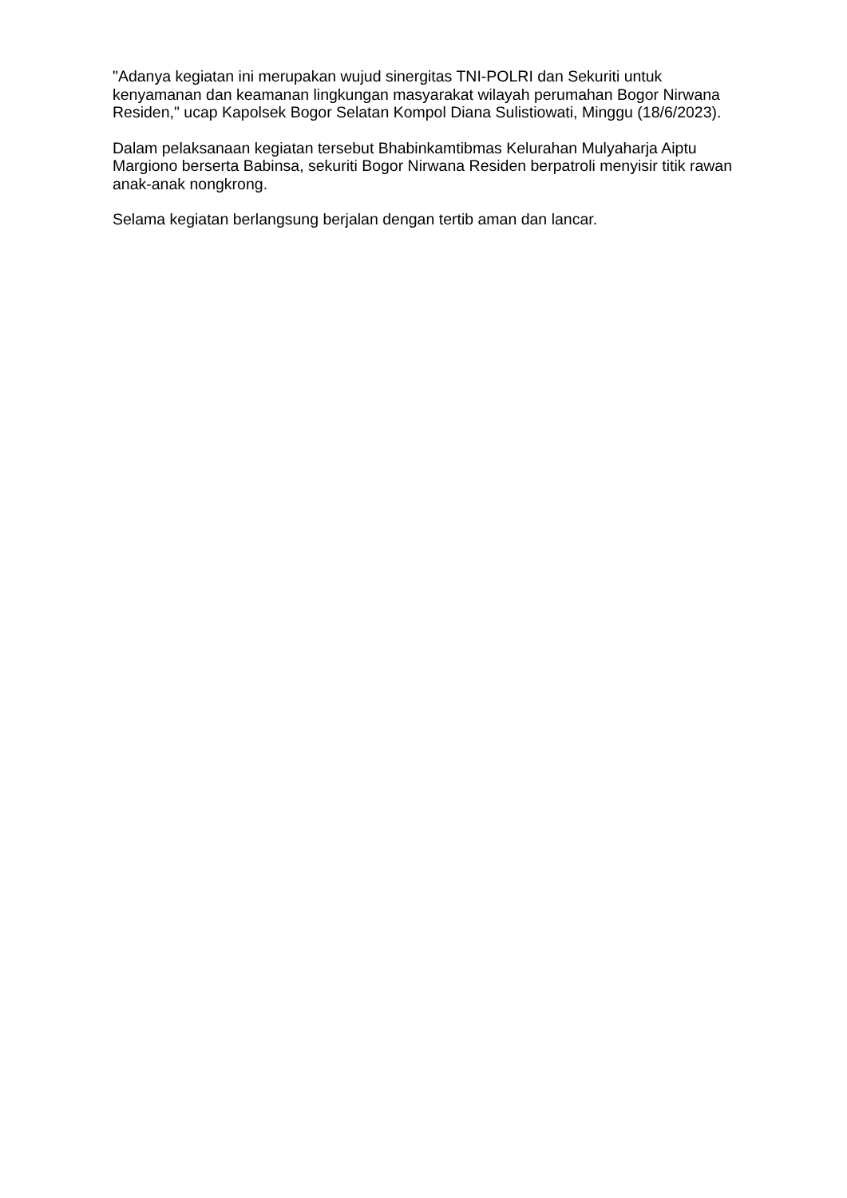"Adanya kegiatan ini merupakan wujud sinergitas TNI-POLRI dan Sekuriti untuk kenyamanan dan keamanan lingkungan masyarakat wilayah perumahan Bogor Nirwana Residen," ucap Kapolsek Bogor Selatan Kompol Diana Sulistiowati, Minggu (18/6/2023).
Dalam pelaksanaan kegiatan tersebut Bhabinkamtibmas Kelurahan Mulyaharja Aiptu Margiono berserta Babinsa, sekuriti Bogor Nirwana Residen berpatroli menyisir titik rawan anak-anak nongkrong.
Selama kegiatan berlangsung berjalan dengan tertib aman dan lancar.